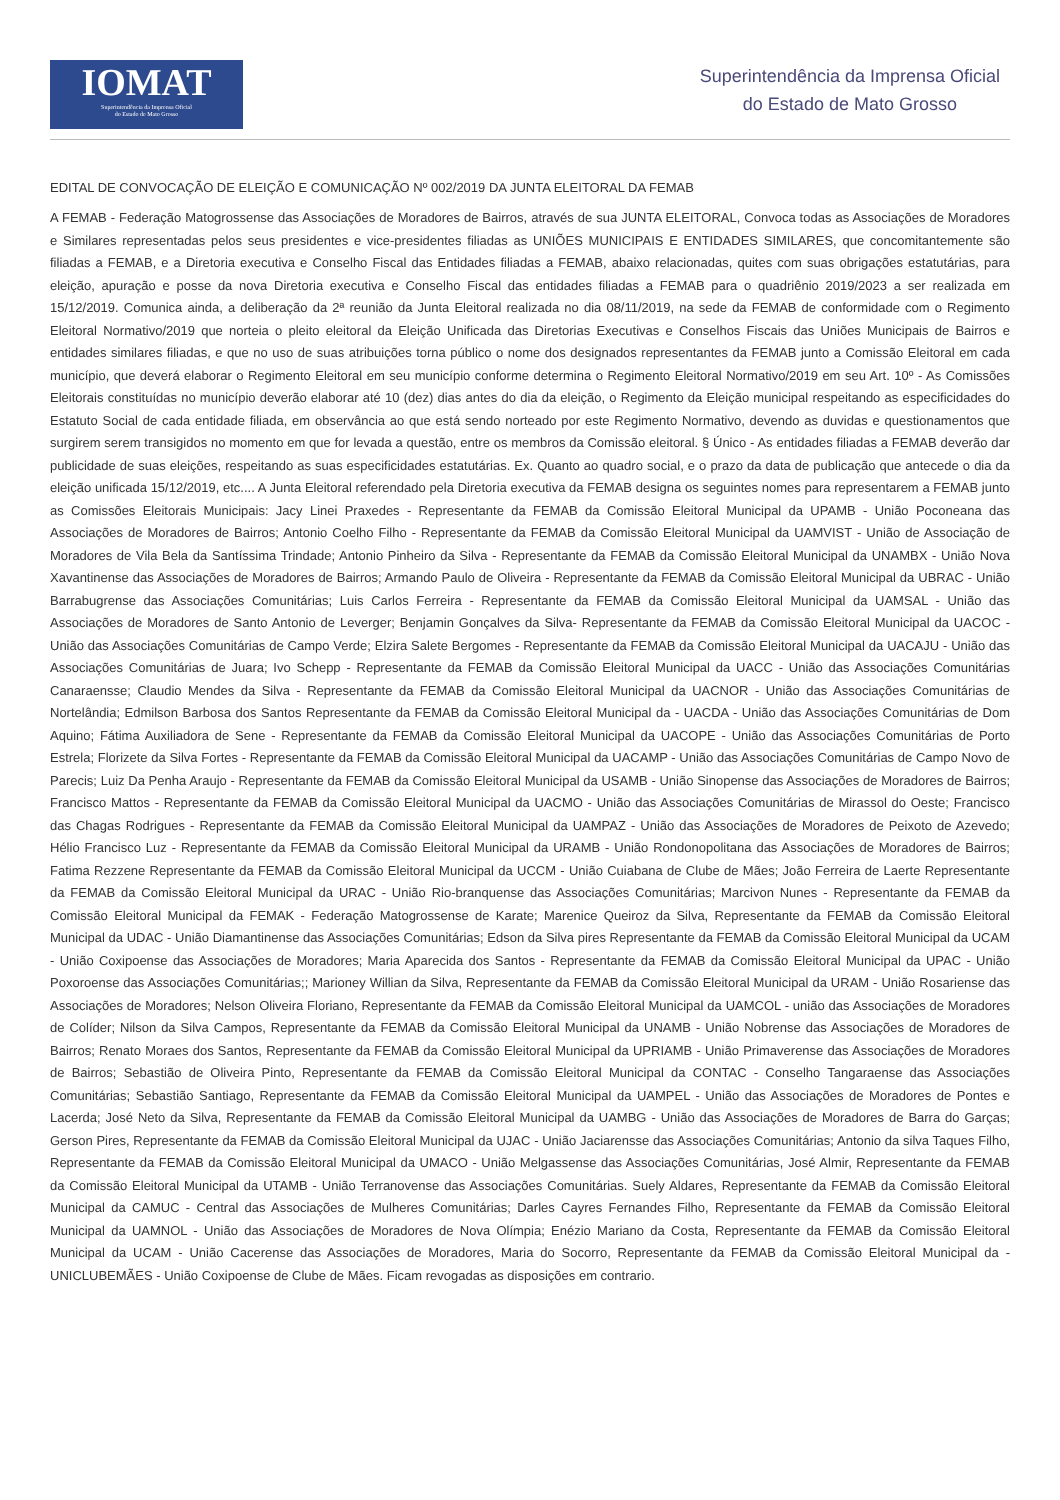IOMAT
Superintendência da Imprensa Oficial
do Estado de Mato Grosso
Superintendência da Imprensa Oficial
do Estado de Mato Grosso
EDITAL DE CONVOCAÇÃO DE ELEIÇÃO E COMUNICAÇÃO Nº 002/2019 DA JUNTA ELEITORAL DA FEMAB
A FEMAB - Federação Matogrossense das Associações de Moradores de Bairros, através de sua JUNTA ELEITORAL, Convoca todas as Associações de Moradores e Similares representadas pelos seus presidentes e vice-presidentes filiadas as UNIÕES MUNICIPAIS E ENTIDADES SIMILARES, que concomitantemente são filiadas a FEMAB, e a Diretoria executiva e Conselho Fiscal das Entidades filiadas a FEMAB, abaixo relacionadas, quites com suas obrigações estatutárias, para eleição, apuração e posse da nova Diretoria executiva e Conselho Fiscal das entidades filiadas a FEMAB para o quadriênio 2019/2023 a ser realizada em 15/12/2019. Comunica ainda, a deliberação da 2ª reunião da Junta Eleitoral realizada no dia 08/11/2019, na sede da FEMAB de conformidade com o Regimento Eleitoral Normativo/2019 que norteia o pleito eleitoral da Eleição Unificada das Diretorias Executivas e Conselhos Fiscais das Uniões Municipais de Bairros e entidades similares filiadas, e que no uso de suas atribuições torna público o nome dos designados representantes da FEMAB junto a Comissão Eleitoral em cada município, que deverá elaborar o Regimento Eleitoral em seu município conforme determina o Regimento Eleitoral Normativo/2019 em seu Art. 10º - As Comissões Eleitorais constituídas no município deverão elaborar até 10 (dez) dias antes do dia da eleição, o Regimento da Eleição municipal respeitando as especificidades do Estatuto Social de cada entidade filiada, em observância ao que está sendo norteado por este Regimento Normativo, devendo as duvidas e questionamentos que surgirem serem transigidos no momento em que for levada a questão, entre os membros da Comissão eleitoral. § Único - As entidades filiadas a FEMAB deverão dar publicidade de suas eleições, respeitando as suas especificidades estatutárias. Ex. Quanto ao quadro social, e o prazo da data de publicação que antecede o dia da eleição unificada 15/12/2019, etc.... A Junta Eleitoral referendado pela Diretoria executiva da FEMAB designa os seguintes nomes para representarem a FEMAB junto as Comissões Eleitorais Municipais: Jacy Linei Praxedes - Representante da FEMAB da Comissão Eleitoral Municipal da UPAMB - União Poconeana das Associações de Moradores de Bairros; Antonio Coelho Filho - Representante da FEMAB da Comissão Eleitoral Municipal da UAMVIST - União de Associação de Moradores de Vila Bela da Santíssima Trindade; Antonio Pinheiro da Silva - Representante da FEMAB da Comissão Eleitoral Municipal da UNAMBX - União Nova Xavantinense das Associações de Moradores de Bairros; Armando Paulo de Oliveira - Representante da FEMAB da Comissão Eleitoral Municipal da UBRAC - União Barrabugrense das Associações Comunitárias; Luis Carlos Ferreira - Representante da FEMAB da Comissão Eleitoral Municipal da UAMSAL - União das Associações de Moradores de Santo Antonio de Leverger; Benjamin Gonçalves da Silva- Representante da FEMAB da Comissão Eleitoral Municipal da UACOC - União das Associações Comunitárias de Campo Verde; Elzira Salete Bergomes - Representante da FEMAB da Comissão Eleitoral Municipal da UACAJU - União das Associações Comunitárias de Juara; Ivo Schepp - Representante da FEMAB da Comissão Eleitoral Municipal da UACC - União das Associações Comunitárias Canaraensse; Claudio Mendes da Silva - Representante da FEMAB da Comissão Eleitoral Municipal da UACNOR - União das Associações Comunitárias de Nortelândia; Edmilson Barbosa dos Santos Representante da FEMAB da Comissão Eleitoral Municipal da - UACDA - União das Associações Comunitárias de Dom Aquino; Fátima Auxiliadora de Sene - Representante da FEMAB da Comissão Eleitoral Municipal da UACOPE - União das Associações Comunitárias de Porto Estrela; Florizete da Silva Fortes - Representante da FEMAB da Comissão Eleitoral Municipal da UACAMP - União das Associações Comunitárias de Campo Novo de Parecis; Luiz Da Penha Araujo - Representante da FEMAB da Comissão Eleitoral Municipal da USAMB - União Sinopense das Associações de Moradores de Bairros; Francisco Mattos - Representante da FEMAB da Comissão Eleitoral Municipal da UACMO - União das Associações Comunitárias de Mirassol do Oeste; Francisco das Chagas Rodrigues - Representante da FEMAB da Comissão Eleitoral Municipal da UAMPAZ - União das Associações de Moradores de Peixoto de Azevedo; Hélio Francisco Luz - Representante da FEMAB da Comissão Eleitoral Municipal da URAMB - União Rondonopolitana das Associações de Moradores de Bairros; Fatima Rezzene Representante da FEMAB da Comissão Eleitoral Municipal da UCCM - União Cuiabana de Clube de Mães; João Ferreira de Laerte Representante da FEMAB da Comissão Eleitoral Municipal da URAC - União Rio-branquense das Associações Comunitárias; Marcivon Nunes - Representante da FEMAB da Comissão Eleitoral Municipal da FEMAK - Federação Matogrossense de Karate; Marenice Queiroz da Silva, Representante da FEMAB da Comissão Eleitoral Municipal da UDAC - União Diamantinense das Associações Comunitárias; Edson da Silva pires Representante da FEMAB da Comissão Eleitoral Municipal da UCAM - União Coxipoense das Associações de Moradores; Maria Aparecida dos Santos - Representante da FEMAB da Comissão Eleitoral Municipal da UPAC - União Poxoroense das Associações Comunitárias;; Marioney Willian da Silva, Representante da FEMAB da Comissão Eleitoral Municipal da URAM - União Rosariense das Associações de Moradores; Nelson Oliveira Floriano, Representante da FEMAB da Comissão Eleitoral Municipal da UAMCOL - união das Associações de Moradores de Colíder; Nilson da Silva Campos, Representante da FEMAB da Comissão Eleitoral Municipal da UNAMB - União Nobrense das Associações de Moradores de Bairros; Renato Moraes dos Santos, Representante da FEMAB da Comissão Eleitoral Municipal da UPRIAMB - União Primaverense das Associações de Moradores de Bairros; Sebastião de Oliveira Pinto, Representante da FEMAB da Comissão Eleitoral Municipal da CONTAC - Conselho Tangaraense das Associações Comunitárias; Sebastião Santiago, Representante da FEMAB da Comissão Eleitoral Municipal da UAMPEL - União das Associações de Moradores de Pontes e Lacerda; José Neto da Silva, Representante da FEMAB da Comissão Eleitoral Municipal da UAMBG - União das Associações de Moradores de Barra do Garças; Gerson Pires, Representante da FEMAB da Comissão Eleitoral Municipal da UJAC - União Jaciarensse das Associações Comunitárias; Antonio da silva Taques Filho, Representante da FEMAB da Comissão Eleitoral Municipal da UMACO - União Melgassense das Associações Comunitárias, José Almir, Representante da FEMAB da Comissão Eleitoral Municipal da UTAMB - União Terranovense das Associações Comunitárias. Suely Aldares, Representante da FEMAB da Comissão Eleitoral Municipal da CAMUC - Central das Associações de Mulheres Comunitárias; Darles Cayres Fernandes Filho, Representante da FEMAB da Comissão Eleitoral Municipal da UAMNOL - União das Associações de Moradores de Nova Olímpia; Enézio Mariano da Costa, Representante da FEMAB da Comissão Eleitoral Municipal da UCAM - União Cacerense das Associações de Moradores, Maria do Socorro, Representante da FEMAB da Comissão Eleitoral Municipal da - UNICLUBEMÃES - União Coxipoense de Clube de Mães. Ficam revogadas as disposições em contrario.